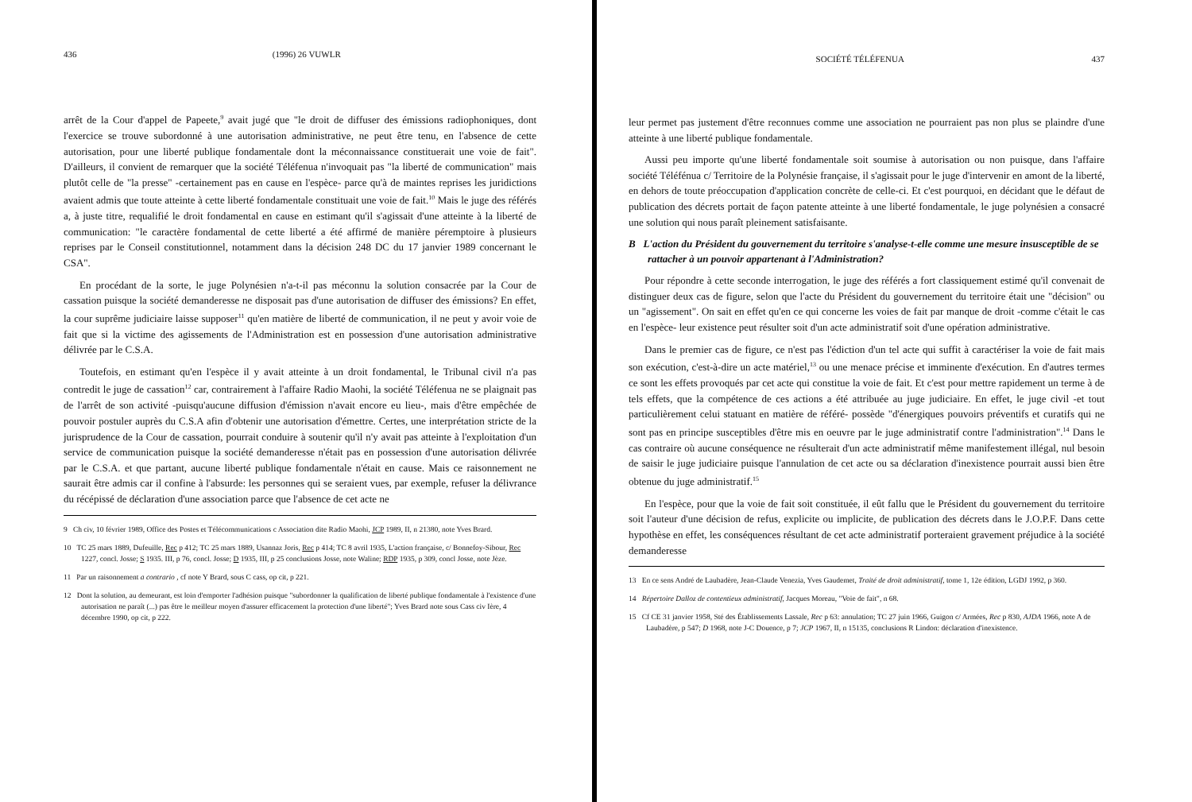436 (1996) 26 VUWLR
arrêt de la Cour d'appel de Papeete,<sup>9</sup> avait jugé que "le droit de diffuser des émissions radiophoniques, dont l'exercice se trouve subordonné à une autorisation administrative, ne peut être tenu, en l'absence de cette autorisation, pour une liberté publique fondamentale dont la méconnaissance constituerait une voie de fait". D'ailleurs, il convient de remarquer que la société Téléfenua n'invoquait pas "la liberté de communication" mais plutôt celle de "la presse" -certainement pas en cause en l'espèce- parce qu'à de maintes reprises les juridictions avaient admis que toute atteinte à cette liberté fondamentale constituait une voie de fait.<sup>10</sup> Mais le juge des référés a, à juste titre, requalifié le droit fondamental en cause en estimant qu'il s'agissait d'une atteinte à la liberté de communication: "le caractère fondamental de cette liberté a été affirmé de manière péremptoire à plusieurs reprises par le Conseil constitutionnel, notamment dans la décision 248 DC du 17 janvier 1989 concernant le CSA".
En procédant de la sorte, le juge Polynésien n'a-t-il pas méconnu la solution consacrée par la Cour de cassation puisque la société demanderesse ne disposait pas d'une autorisation de diffuser des émissions? En effet, la cour suprême judiciaire laisse supposer<sup>11</sup> qu'en matière de liberté de communication, il ne peut y avoir voie de fait que si la victime des agissements de l'Administration est en possession d'une autorisation administrative délivrée par le C.S.A.
Toutefois, en estimant qu'en l'espèce il y avait atteinte à un droit fondamental, le Tribunal civil n'a pas contredit le juge de cassation<sup>12</sup> car, contrairement à l'affaire Radio Maohi, la société Téléfenua ne se plaignait pas de l'arrêt de son activité -puisqu'aucune diffusion d'émission n'avait encore eu lieu-, mais d'être empêchée de pouvoir postuler auprès du C.S.A afin d'obtenir une autorisation d'émettre. Certes, une interprétation stricte de la jurisprudence de la Cour de cassation, pourrait conduire à soutenir qu'il n'y avait pas atteinte à l'exploitation d'un service de communication puisque la société demanderesse n'était pas en possession d'une autorisation délivrée par le C.S.A. et que partant, aucune liberté publique fondamentale n'était en cause. Mais ce raisonnement ne saurait être admis car il confine à l'absurde: les personnes qui se seraient vues, par exemple, refuser la délivrance du récépissé de déclaration d'une association parce que l'absence de cet acte ne
9 Ch civ, 10 février 1989, Office des Postes et Télécommunications c Association dite Radio Maohi, JCP 1989, II, n 21380, note Yves Brard.
10 TC 25 mars 1889, Dufeuille, Rec p 412; TC 25 mars 1889, Usannaz Joris, Rec p 414; TC 8 avril 1935, L'action française, c/ Bonnefoy-Sibour, Rec 1227, concl. Josse; S 1935. III, p 76, concl. Josse; D 1935, III, p 25 conclusions Josse, note Waline; RDP 1935, p 309, concl Josse, note Jèze.
11 Par un raisonnement a contrario , cf note Y Brard, sous C cass, op cit, p 221.
12 Dont la solution, au demeurant, est loin d'emporter l'adhésion puisque "subordonner la qualification de liberté publique fondamentale à l'existence d'une autorisation ne paraît (...) pas être le meilleur moyen d'assurer efficacement la protection d'une liberté"; Yves Brard note sous Cass civ Ière, 4 décembre 1990, op cit, p 222.
SOCIÉTÉ TÉLÉFENUA 437
leur permet pas justement d'être reconnues comme une association ne pourraient pas non plus se plaindre d'une atteinte à une liberté publique fondamentale.
Aussi peu importe qu'une liberté fondamentale soit soumise à autorisation ou non puisque, dans l'affaire société Téléfénua c/ Territoire de la Polynésie française, il s'agissait pour le juge d'intervenir en amont de la liberté, en dehors de toute préoccupation d'application concrète de celle-ci. Et c'est pourquoi, en décidant que le défaut de publication des décrets portait de façon patente atteinte à une liberté fondamentale, le juge polynésien a consacré une solution qui nous paraît pleinement satisfaisante.
B L'action du Président du gouvernement du territoire s'analyse-t-elle comme une mesure insusceptible de se rattacher à un pouvoir appartenant à l'Administration?
Pour répondre à cette seconde interrogation, le juge des référés a fort classiquement estimé qu'il convenait de distinguer deux cas de figure, selon que l'acte du Président du gouvernement du territoire était une "décision" ou un "agissement". On sait en effet qu'en ce qui concerne les voies de fait par manque de droit -comme c'était le cas en l'espèce- leur existence peut résulter soit d'un acte administratif soit d'une opération administrative.
Dans le premier cas de figure, ce n'est pas l'édiction d'un tel acte qui suffit à caractériser la voie de fait mais son exécution, c'est-à-dire un acte matériel,<sup>13</sup> ou une menace précise et imminente d'exécution. En d'autres termes ce sont les effets provoqués par cet acte qui constitue la voie de fait. Et c'est pour mettre rapidement un terme à de tels effets, que la compétence de ces actions a été attribuée au juge judiciaire. En effet, le juge civil -et tout particulièrement celui statuant en matière de référé- possède "d'énergiques pouvoirs préventifs et curatifs qui ne sont pas en principe susceptibles d'être mis en oeuvre par le juge administratif contre l'administration".<sup>14</sup> Dans le cas contraire où aucune conséquence ne résulterait d'un acte administratif même manifestement illégal, nul besoin de saisir le juge judiciaire puisque l'annulation de cet acte ou sa déclaration d'inexistence pourrait aussi bien être obtenue du juge administratif.<sup>15</sup>
En l'espèce, pour que la voie de fait soit constituée, il eût fallu que le Président du gouvernement du territoire soit l'auteur d'une décision de refus, explicite ou implicite, de publication des décrets dans le J.O.P.F. Dans cette hypothèse en effet, les conséquences résultant de cet acte administratif porteraient gravement préjudice à la société demanderesse
13 En ce sens André de Laubadère, Jean-Claude Venezia, Yves Gaudemet, Traité de droit administratif, tome 1, 12e édition, LGDJ 1992, p 360.
14 Répertoire Dalloz de contentieux administratif, Jacques Moreau, "Voie de fait", n 68.
15 Cf CE 31 janvier 1958, Sté des Établissements Lassale, Rec p 63: annulation; TC 27 juin 1966, Guigon c/ Armées, Rec p 830, AJDA 1966, note A de Laubadère, p 547; D 1968, note J-C Douence, p 7; JCP 1967, II, n 15135, conclusions R Lindon: déclaration d'inexistence.